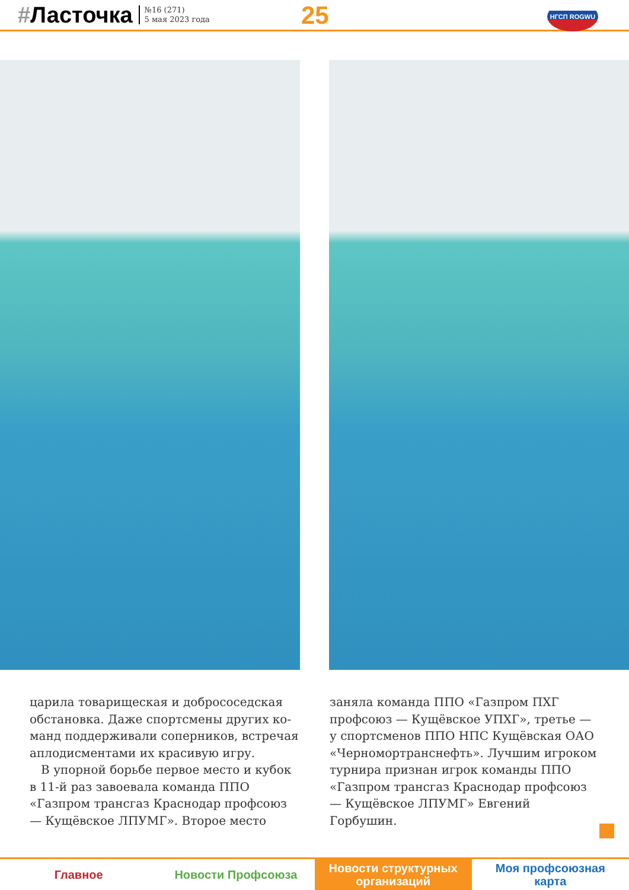#Ласточка
№16 (271)
5 мая 2023 года
25 НГСП ROGWU
царила товарищеская и добрососедская обстановка. Даже спортсмены других ко­манд поддерживали соперников, встречая аплодисментами их красивую игру.
В упорной борьбе первое место и кубок в 11-й раз завоевала команда ППО «Газпром трансгаз Краснодар проф­союз — Кущёвское ЛПУМГ». Второе место
заняла команда ППО «Газпром ПХГ профсоюз — Кущёвское УПХГ», третье — у спортсменов ППО НПС Кущёвская ОАО «Черномортранснефть». Лучшим игроком турнира признан игрок команды ППО «Газпром трансгаз Краснодар проф­союз — Кущёвское ЛПУМГ» Евгений Горбушин.
Главное Новости Профсоюза
Новости структурных
организаций
Моя профсоюзная
карта